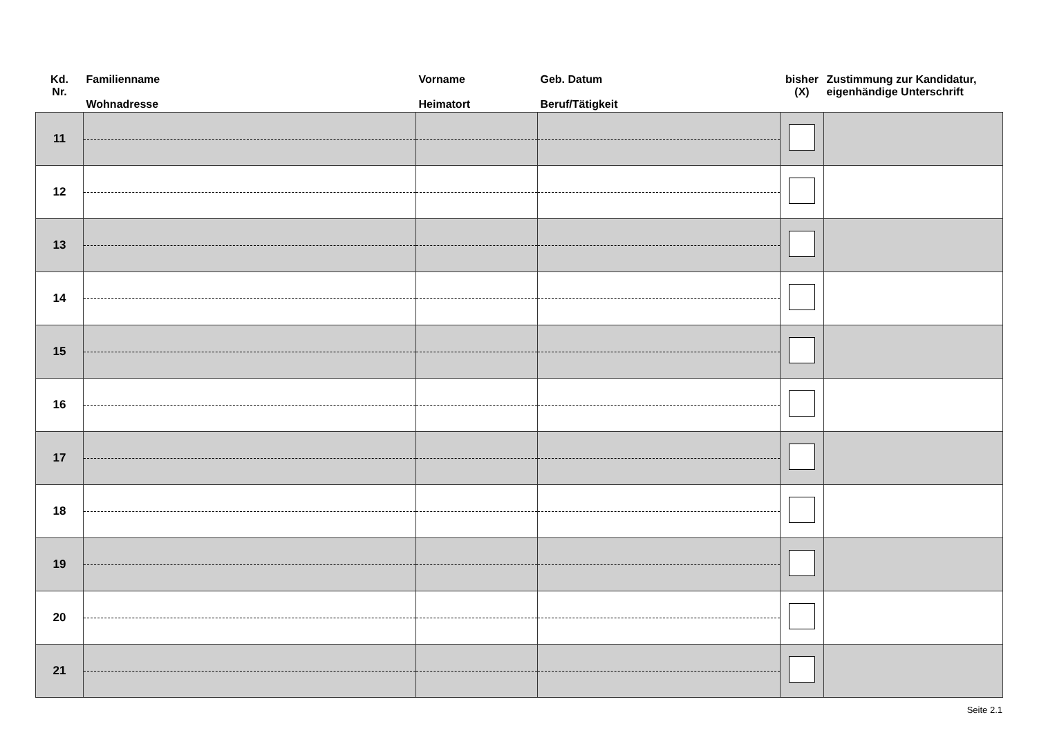| Kd. Nr. | Familienname Wohnadresse | Vorname Heimatort | Geb. Datum Beruf/Tätigkeit | bisher (X) | Zustimmung zur Kandidatur, eigenhändige Unterschrift |
| --- | --- | --- | --- | --- | --- |
| 11 | | | | | |
| 12 | | | | | |
| 13 | | | | | |
| 14 | | | | | |
| 15 | | | | | |
| 16 | | | | | |
| 17 | | | | | |
| 18 | | | | | |
| 19 | | | | | |
| 20 | | | | | |
| 21 | | | | | |
Seite 2.1